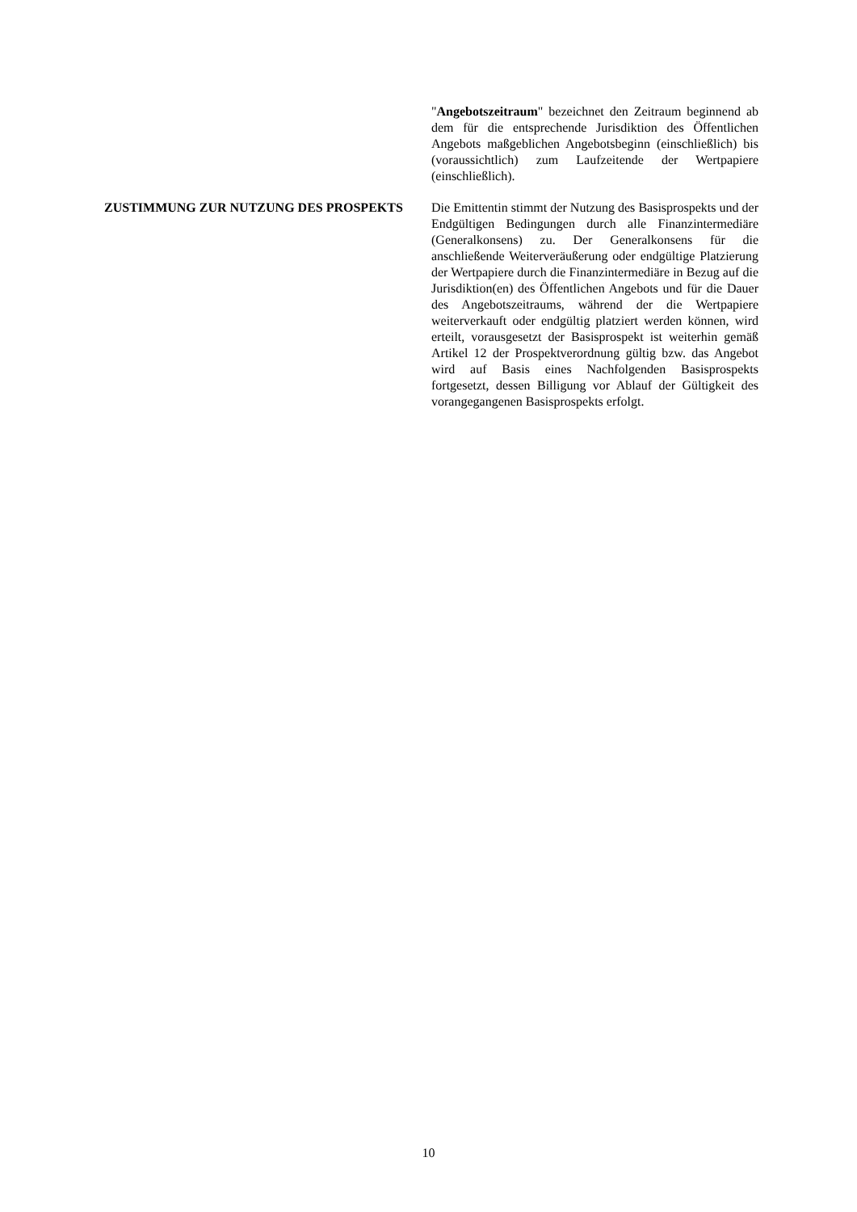"Angebotszeitraum" bezeichnet den Zeitraum beginnend ab dem für die entsprechende Jurisdiktion des Öffentlichen Angebots maßgeblichen Angebotsbeginn (einschließlich) bis (voraussichtlich) zum Laufzeitende der Wertpapiere (einschließlich).
ZUSTIMMUNG ZUR NUTZUNG DES PROSPEKTS Die Emittentin stimmt der Nutzung des Basisprospekts und der Endgültigen Bedingungen durch alle Finanzintermediäre (Generalkonsens) zu. Der Generalkonsens für die anschließende Weiterveräußerung oder endgültige Platzierung der Wertpapiere durch die Finanzintermediäre in Bezug auf die Jurisdiktion(en) des Öffentlichen Angebots und für die Dauer des Angebotszeitraums, während der die Wertpapiere weiterverkauft oder endgültig platziert werden können, wird erteilt, vorausgesetzt der Basisprospekt ist weiterhin gemäß Artikel 12 der Prospektverordnung gültig bzw. das Angebot wird auf Basis eines Nachfolgenden Basisprospekts fortgesetzt, dessen Billigung vor Ablauf der Gültigkeit des vorangegangenen Basisprospekts erfolgt.
10